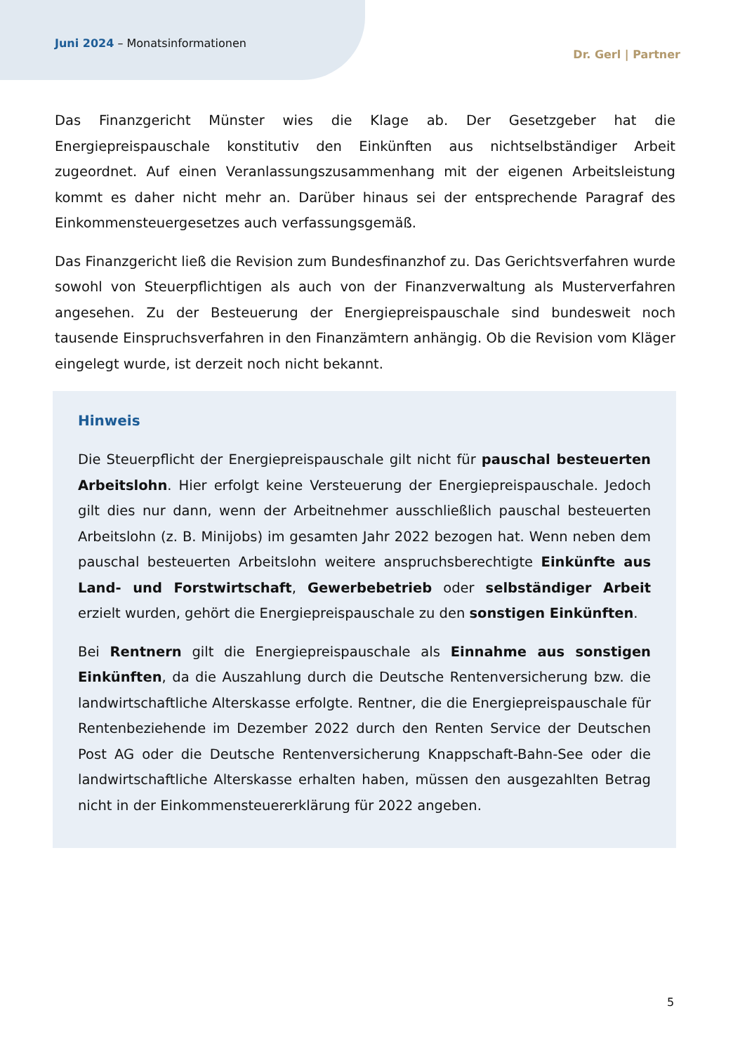Juni 2024 – Monatsinformationen
Dr. Gerl | Partner
Das Finanzgericht Münster wies die Klage ab. Der Gesetzgeber hat die Energiepreispauschale konstitutiv den Einkünften aus nichtselbständiger Arbeit zugeordnet. Auf einen Veranlassungszusammenhang mit der eigenen Arbeitsleistung kommt es daher nicht mehr an. Darüber hinaus sei der entsprechende Paragraf des Einkommensteuergesetzes auch verfassungsgemäß.
Das Finanzgericht ließ die Revision zum Bundesfinanzhof zu. Das Gerichtsverfahren wurde sowohl von Steuerpflichtigen als auch von der Finanzverwaltung als Musterverfahren angesehen. Zu der Besteuerung der Energiepreispauschale sind bundesweit noch tausende Einspruchsverfahren in den Finanzämtern anhängig. Ob die Revision vom Kläger eingelegt wurde, ist derzeit noch nicht bekannt.
Hinweis
Die Steuerpflicht der Energiepreispauschale gilt nicht für pauschal besteuerten Arbeitslohn. Hier erfolgt keine Versteuerung der Energiepreispauschale. Jedoch gilt dies nur dann, wenn der Arbeitnehmer ausschließlich pauschal besteuerten Arbeitslohn (z. B. Minijobs) im gesamten Jahr 2022 bezogen hat. Wenn neben dem pauschal besteuerten Arbeitslohn weitere anspruchsberechtigte Einkünfte aus Land- und Forstwirtschaft, Gewerbebetrieb oder selbständiger Arbeit erzielt wurden, gehört die Energiepreispauschale zu den sonstigen Einkünften.
Bei Rentnern gilt die Energiepreispauschale als Einnahme aus sonstigen Einkünften, da die Auszahlung durch die Deutsche Rentenversicherung bzw. die landwirtschaftliche Alterskasse erfolgte. Rentner, die die Energiepreispauschale für Rentenbeziehende im Dezember 2022 durch den Renten Service der Deutschen Post AG oder die Deutsche Rentenversicherung Knappschaft-Bahn-See oder die landwirtschaftliche Alterskasse erhalten haben, müssen den ausgezahlten Betrag nicht in der Einkommensteuererklärung für 2022 angeben.
5